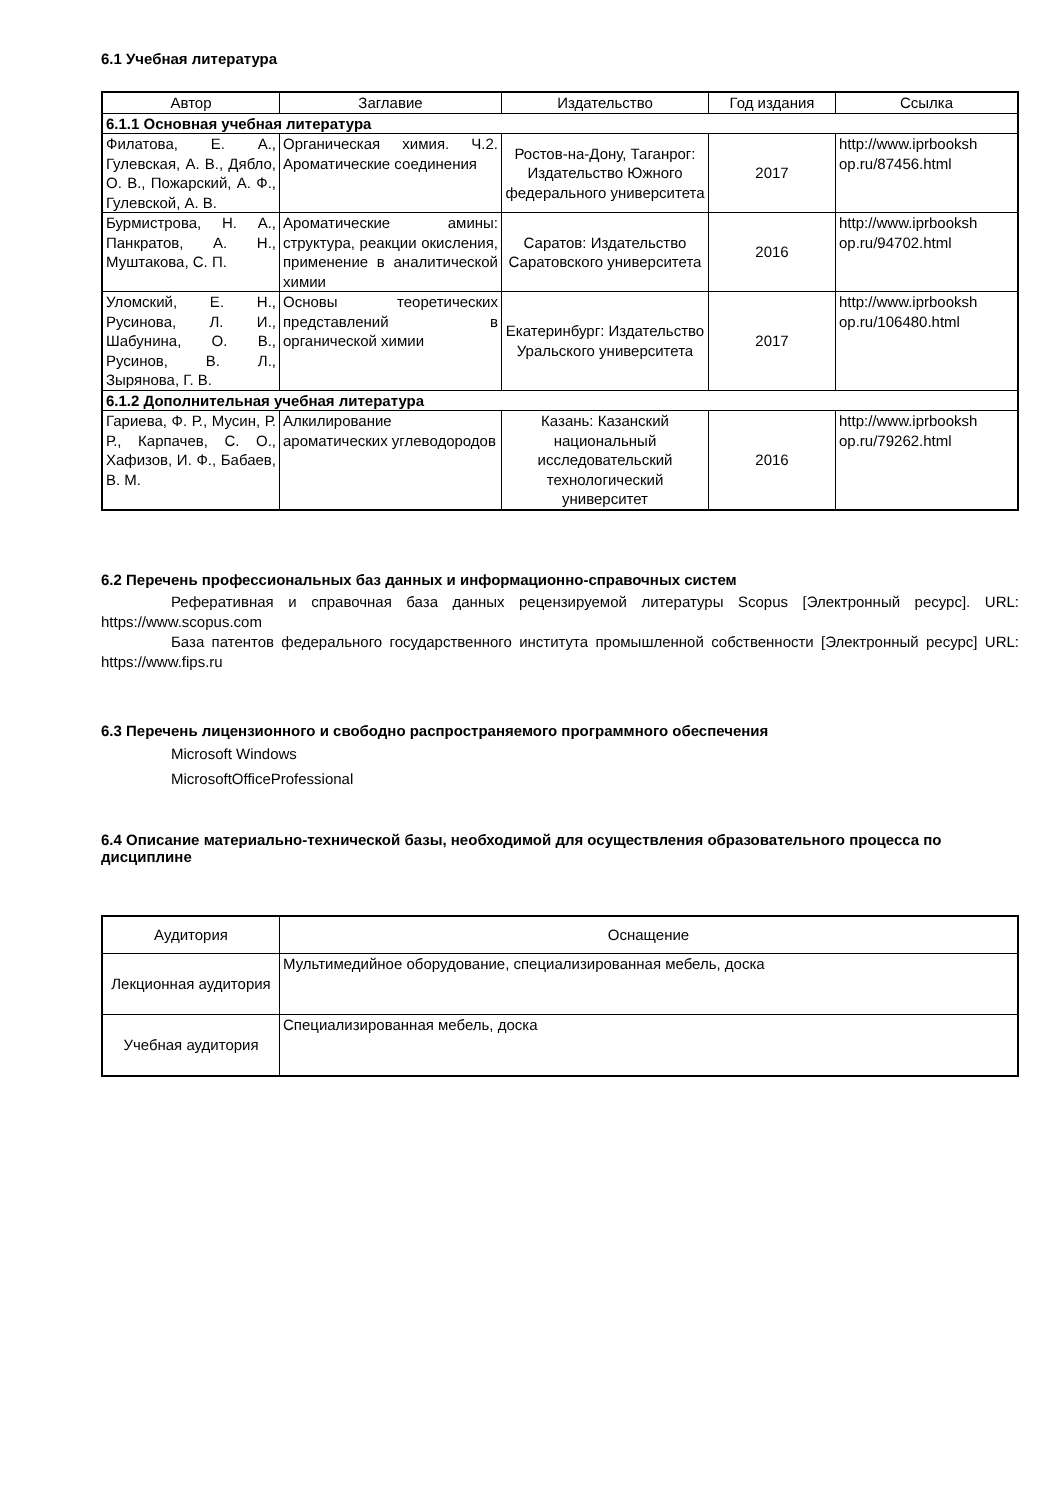6.1 Учебная литература
| Автор | Заглавие | Издательство | Год издания | Ссылка |
| --- | --- | --- | --- | --- |
| 6.1.1 Основная учебная литература | | | | |
| Филатова, Е. А., Гулевская, А. В., Дябло, О. В., Пожарский, А. Ф., Гулевской, А. В. | Органическая химия. Ч.2. Ароматические соединения | Ростов-на-Дону, Таганрог: Издательство Южного федерального университета | 2017 | http://www.iprbooksh op.ru/87456.html |
| Бурмистрова, Н. А., Панкратов, А. Н., Муштакова, С. П. | Ароматические амины: структура, реакции окисления, применение в аналитической химии | Саратов: Издательство Саратовского университета | 2016 | http://www.iprbooksh op.ru/94702.html |
| Уломский, Е. Н., Русинова, Л. И., Шабунина, О. В., Русинов, В. Л., Зырянова, Г. В. | Основы теоретических представлений в органической химии | Екатеринбург: Издательство Уральского университета | 2017 | http://www.iprbooksh op.ru/106480.html |
| 6.1.2 Дополнительная учебная литература | | | | |
| Гариева, Ф. Р., Мусин, Р. Р., Карпачев, С. О., Хафизов, И. Ф., Бабаев, В. М. | Алкилирование ароматических углеводородов | Казань: Казанский национальный исследовательский технологический университет | 2016 | http://www.iprbooksh op.ru/79262.html |
6.2 Перечень профессиональных баз данных и информационно-справочных систем
Реферативная и справочная база данных рецензируемой литературы Scopus [Электронный ресурс]. URL: https://www.scopus.com
База патентов федерального государственного института промышленной собственности [Электронный ресурс] URL: https://www.fips.ru
6.3 Перечень лицензионного и свободно распространяемого программного обеспечения
Microsoft Windows
MicrosoftOfficeProfessional
6.4 Описание материально-технической базы, необходимой для осуществления образовательного процесса по дисциплине
| Аудитория | Оснащение |
| Лекционная аудитория | Мультимедийное оборудование, специализированная мебель, доска |
| Учебная аудитория | Специализированная мебель, доска |